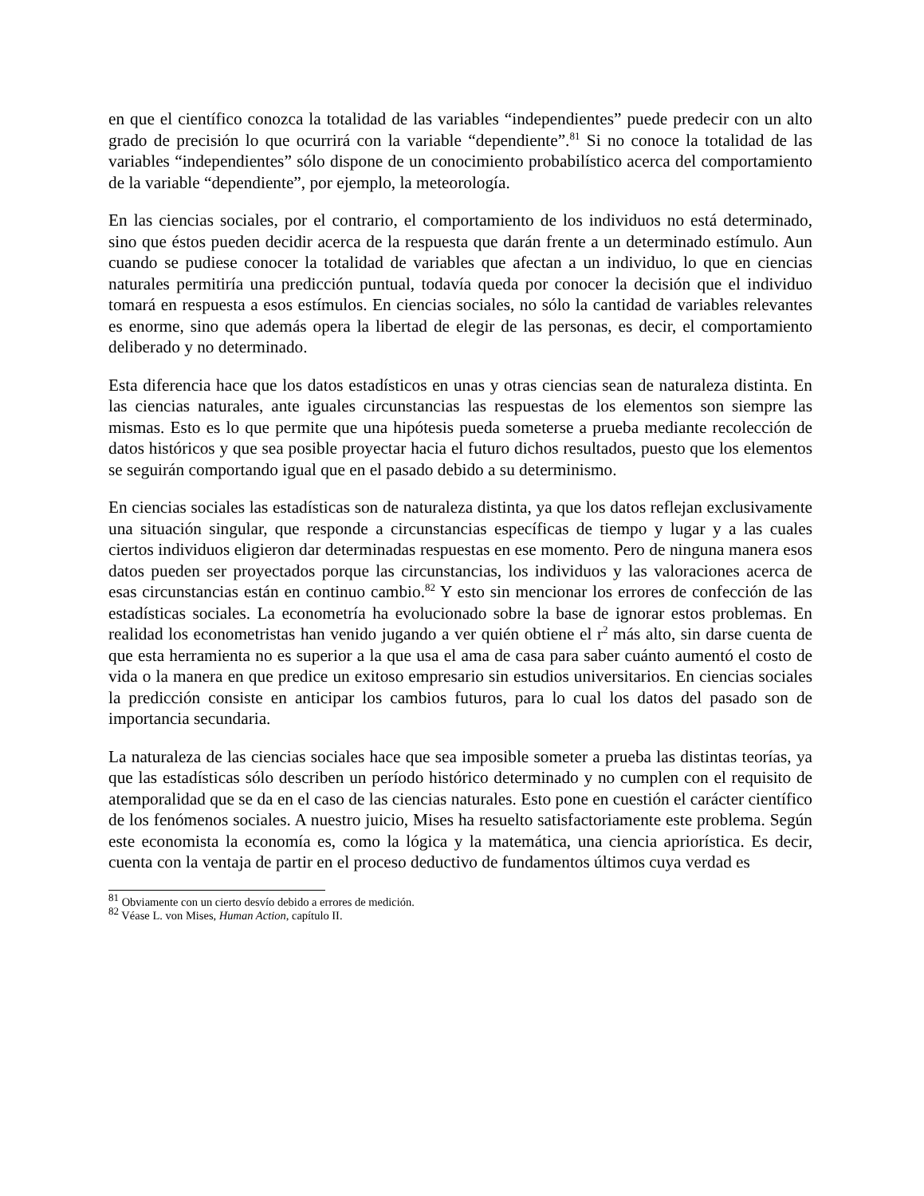en que el científico conozca la totalidad de las variables “independientes” puede predecir con un alto grado de precisión lo que ocurrirá con la variable “dependiente”.<sup>81</sup> Si no conoce la totalidad de las variables “independientes” sólo dispone de un conocimiento probabilístico acerca del comportamiento de la variable “dependiente”, por ejemplo, la meteorología.
En las ciencias sociales, por el contrario, el comportamiento de los individuos no está determinado, sino que éstos pueden decidir acerca de la respuesta que darán frente a un determinado estímulo. Aun cuando se pudiese conocer la totalidad de variables que afectan a un individuo, lo que en ciencias naturales permitiría una predicción puntual, todavía queda por conocer la decisión que el individuo tomará en respuesta a esos estímulos. En ciencias sociales, no sólo la cantidad de variables relevantes es enorme, sino que además opera la libertad de elegir de las personas, es decir, el comportamiento deliberado y no determinado.
Esta diferencia hace que los datos estadísticos en unas y otras ciencias sean de naturaleza distinta. En las ciencias naturales, ante iguales circunstancias las respuestas de los elementos son siempre las mismas. Esto es lo que permite que una hipótesis pueda someterse a prueba mediante recolección de datos históricos y que sea posible proyectar hacia el futuro dichos resultados, puesto que los elementos se seguirán comportando igual que en el pasado debido a su determinismo.
En ciencias sociales las estadísticas son de naturaleza distinta, ya que los datos reflejan exclusivamente una situación singular, que responde a circunstancias específicas de tiempo y lugar y a las cuales ciertos individuos eligieron dar determinadas respuestas en ese momento. Pero de ninguna manera esos datos pueden ser proyectados porque las circunstancias, los individuos y las valoraciones acerca de esas circunstancias están en continuo cambio.<sup>82</sup> Y esto sin mencionar los errores de confección de las estadísticas sociales. La econometría ha evolucionado sobre la base de ignorar estos problemas. En realidad los econometristas han venido jugando a ver quién obtiene el r<sup>2</sup> más alto, sin darse cuenta de que esta herramienta no es superior a la que usa el ama de casa para saber cuánto aumentó el costo de vida o la manera en que predice un exitoso empresario sin estudios universitarios. En ciencias sociales la predicción consiste en anticipar los cambios futuros, para lo cual los datos del pasado son de importancia secundaria.
La naturaleza de las ciencias sociales hace que sea imposible someter a prueba las distintas teorías, ya que las estadísticas sólo describen un período histórico determinado y no cumplen con el requisito de atemporalidad que se da en el caso de las ciencias naturales. Esto pone en cuestión el carácter científico de los fenómenos sociales. A nuestro juicio, Mises ha resuelto satisfactoriamente este problema. Según este economista la economía es, como la lógica y la matemática, una ciencia apriorística. Es decir, cuenta con la ventaja de partir en el proceso deductivo de fundamentos últimos cuya verdad es
<sup>81</sup> Obviamente con un cierto desvío debido a errores de medición.
<sup>82</sup> Véase L. von Mises, Human Action, capítulo II.